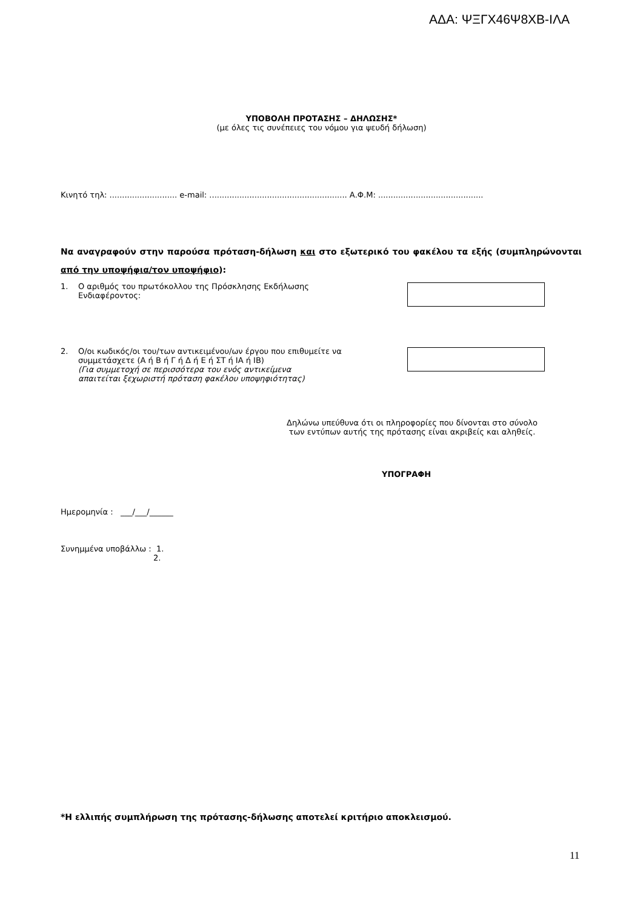ΑΔΑ: ΨΞΓΧ46Ψ8ΧΒ-ΙΛΑ
ΥΠΟΒΟΛΗ ΠΡΟΤΑΣΗΣ – ΔΗΛΩΣΗΣ*
(με όλες τις συνέπειες του νόμου για ψευδή δήλωση)
Κινητό τηλ: ........................... e-mail: ....................................................... Α.Φ.Μ: ..........................................
Να αναγραφούν στην παρούσα πρόταση-δήλωση και στο εξωτερικό του φακέλου τα εξής (συμπληρώνονται από την υποψήφια/τον υποψήφιο):
1. Ο αριθμός του πρωτόκολλου της Πρόσκλησης Εκδήλωσης
Ενδιαφέροντος:
2. Ο/οι κωδικός/οι του/των αντικειμένου/ων έργου που επιθυμείτε να
συμμετάσχετε (Α ή Β ή Γ ή Δ ή Ε ή ΣΤ ή ΙΑ ή ΙΒ)
(Για συμμετοχή σε περισσότερα του ενός αντικείμενα
απαιτείται ξεχωριστή πρόταση φακέλου υποψηφιότητας)
Δηλώνω υπεύθυνα ότι οι πληροφορίες που δίνονται στο σύνολο
των εντύπων αυτής της πρότασης είναι ακριβείς και αληθείς.
ΥΠΟΓΡΑΦΗ
Ημερομηνία : ___/___/______
Συνημμένα υποβάλλω : 1.
2.
*Η ελλιπής συμπλήρωση της πρότασης-δήλωσης αποτελεί κριτήριο αποκλεισμού.
11